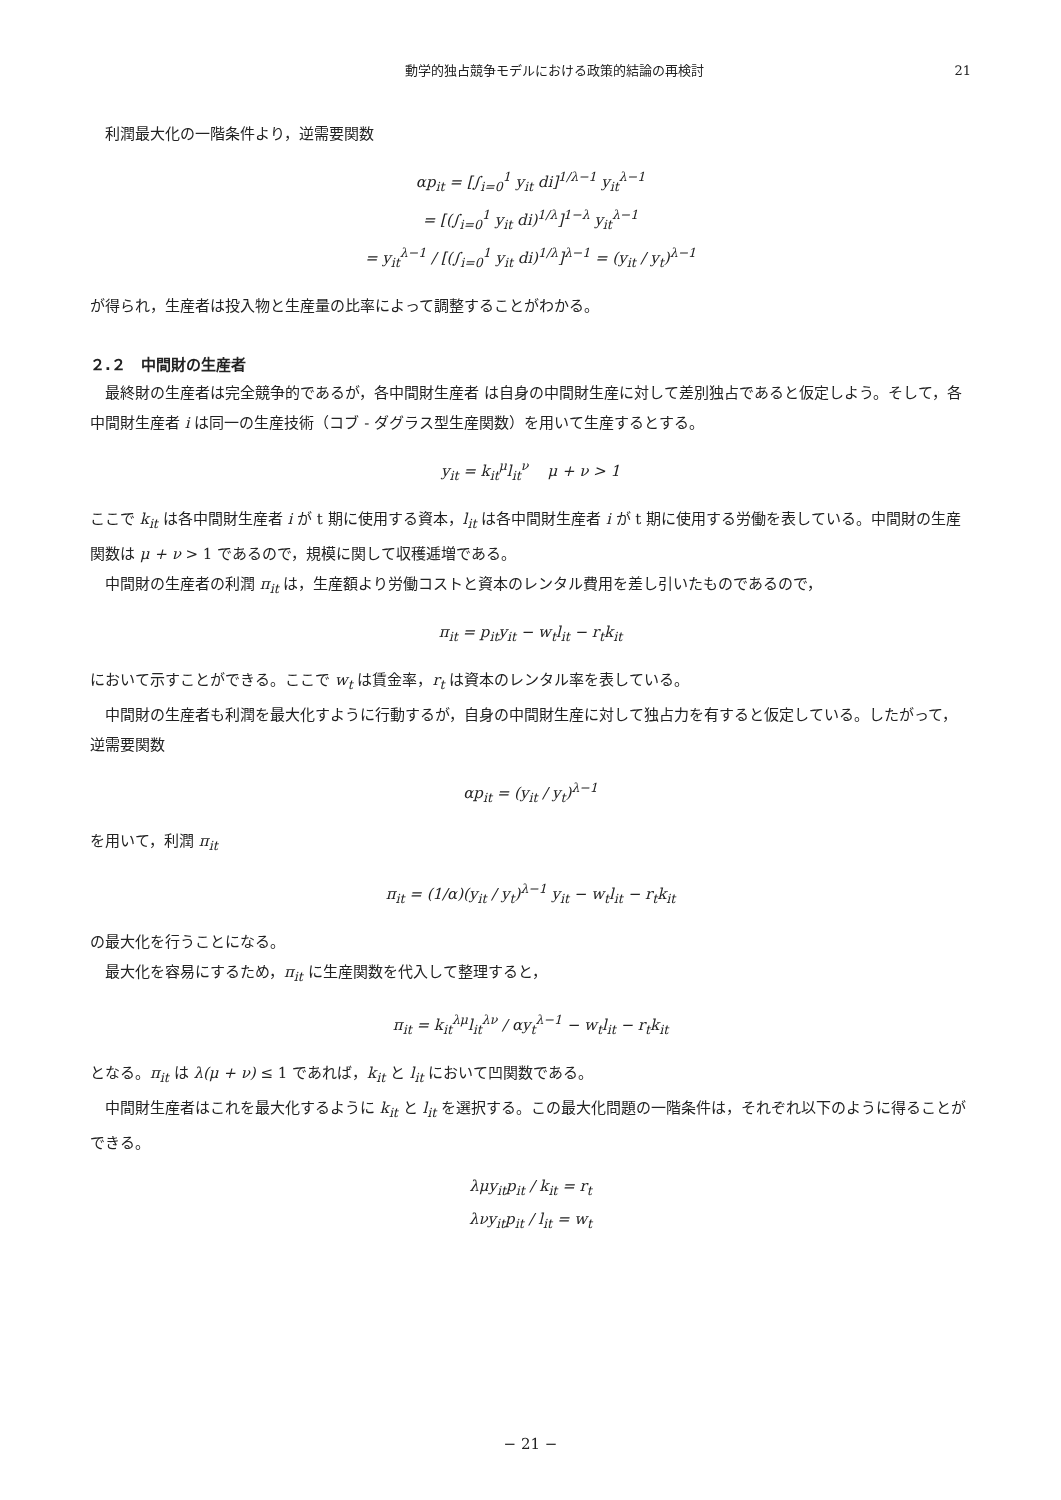動学的独占競争モデルにおける政策的結論の再検討 21
利潤最大化の一階条件より，逆需要関数
αp<sub>it</sub> = [∫<sub>i=0</sub><sup>1</sup> y<sub>it</sub> di]<sup>1/λ−1</sup> y<sub>it</sub><sup>λ−1</sup>
= [(∫<sub>i=0</sub><sup>1</sup> y<sub>it</sub> di)<sup>1/λ</sup>]<sup>1−λ</sup> y<sub>it</sub><sup>λ−1</sup>
= y<sub>it</sub><sup>λ−1</sup> / [(∫<sub>i=0</sub><sup>1</sup> y<sub>it</sub> di)<sup>1/λ</sup>]<sup>λ−1</sup> = (y<sub>it</sub> / y<sub>t</sub>)<sup>λ−1</sup>
が得られ，生産者は投入物と生産量の比率によって調整することがわかる。
２.２　中間財の生産者
最終財の生産者は完全競争的であるが，各中間財生産者 は自身の中間財生産に対して差別独占であると仮定しよう。そして，各中間財生産者 i は同一の生産技術（コブ - ダグラス型生産関数）を用いて生産するとする。
y<sub>it</sub> = k<sub>it</sub><sup>μ</sup>l<sub>it</sub><sup>ν</sup> μ + ν > 1
ここで k<sub>it</sub> は各中間財生産者 i が t 期に使用する資本，l<sub>it</sub> は各中間財生産者 i が t 期に使用する労働を表している。中間財の生産関数は μ + ν > 1 であるので，規模に関して収穫逓増である。
中間財の生産者の利潤 π<sub>it</sub> は，生産額より労働コストと資本のレンタル費用を差し引いたものであるので，
π<sub>it</sub> = p<sub>it</sub>y<sub>it</sub> − w<sub>t</sub>l<sub>it</sub> − r<sub>t</sub>k<sub>it</sub>
において示すことができる。ここで w<sub>t</sub> は賃金率，r<sub>t</sub> は資本のレンタル率を表している。
中間財の生産者も利潤を最大化すように行動するが，自身の中間財生産に対して独占力を有すると仮定している。したがって，逆需要関数
αp<sub>it</sub> = (y<sub>it</sub> / y<sub>t</sub>)<sup>λ−1</sup>
を用いて，利潤 π<sub>it</sub>
π<sub>it</sub> = (1/α)(y<sub>it</sub> / y<sub>t</sub>)<sup>λ−1</sup> y<sub>it</sub> − w<sub>t</sub>l<sub>it</sub> − r<sub>t</sub>k<sub>it</sub>
の最大化を行うことになる。
最大化を容易にするため，π<sub>it</sub> に生産関数を代入して整理すると，
π<sub>it</sub> = k<sub>it</sub><sup>λμ</sup>l<sub>it</sub><sup>λν</sup> / αy<sub>t</sub><sup>λ−1</sup> − w<sub>t</sub>l<sub>it</sub> − r<sub>t</sub>k<sub>it</sub>
となる。π<sub>it</sub> は λ(μ + ν) ≤ 1 であれば，k<sub>it</sub> と l<sub>it</sub> において凹関数である。
中間財生産者はこれを最大化するように k<sub>it</sub> と l<sub>it</sub> を選択する。この最大化問題の一階条件は，それぞれ以下のように得ることができる。
λμy<sub>it</sub>p<sub>it</sub> / k<sub>it</sub> = r<sub>t</sub>
λνy<sub>it</sub>p<sub>it</sub> / l<sub>it</sub> = w<sub>t</sub>
− 21 −